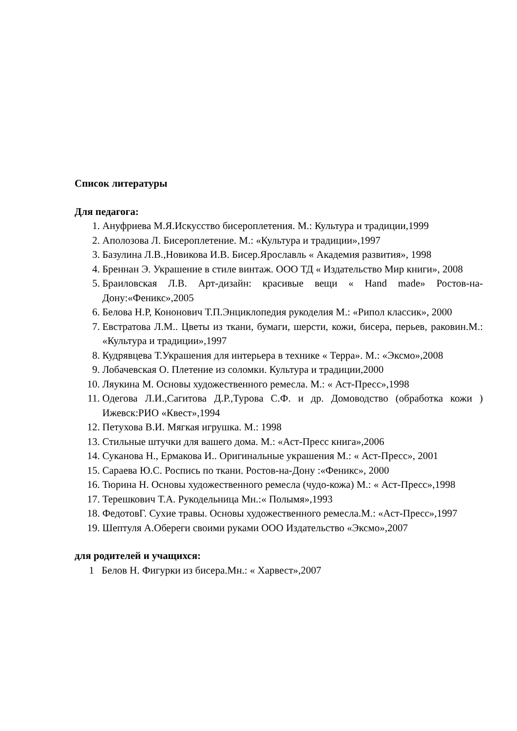Список литературы
Для педагога:
1. Ануфриева М.Я.Искусство бисероплетения. М.: Культура и традиции,1999
2. Аполозова Л. Бисероплетение. М.: «Культура и традиции»,1997
3. Базулина Л.В.,Новикова И.В. Бисер.Ярославль « Академия развития», 1998
4. Бреннан Э. Украшение в стиле винтаж. ООО ТД « Издательство Мир книги», 2008
5. Браиловская Л.В. Арт-дизайн: красивые вещи « Hand made» Ростов-на-Дону:«Феникс»,2005
6. Белова Н.Р, Кононович Т.П.Энциклопедия рукоделия М.: «Рипол классик», 2000
7. Евстратова Л.М.. Цветы из ткани, бумаги, шерсти, кожи, бисера, перьев, раковин.М.: «Культура и традиции»,1997
8. Кудрявцева Т.Украшения для интерьера в технике « Терра». М.: «Эксмо»,2008
9. Лобачевская О. Плетение из соломки. Культура и традиции,2000
10. Ляукина М. Основы художественного ремесла. М.: « Аст-Пресс»,1998
11. Одегова Л.И.,Сагитова Д.Р.,Турова С.Ф. и др. Домоводство (обработка кожи ) Ижевск:РИО «Квест»,1994
12. Петухова В.И. Мягкая игрушка. М.: 1998
13. Стильные штучки для вашего дома. М.: «Аст-Пресс книга»,2006
14. Суканова Н., Ермакова И.. Оригинальные украшения М.: « Аст-Пресс», 2001
15. Сараева Ю.С. Роспись по ткани. Ростов-на-Дону :«Феникс», 2000
16. Тюрина Н. Основы художественного ремесла (чудо-кожа) М.: « Аст-Пресс»,1998
17. Терешкович Т.А. Рукодельница Мн.:« Полымя»,1993
18. ФедотовГ. Сухие травы. Основы художественного ремесла.М.: «Аст-Пресс»,1997
19. Шептуля А.Обереги своими руками ООО Издательство «Эксмо»,2007
для родителей и учащихся:
1 Белов Н. Фигурки из бисера.Мн.: « Харвест»,2007